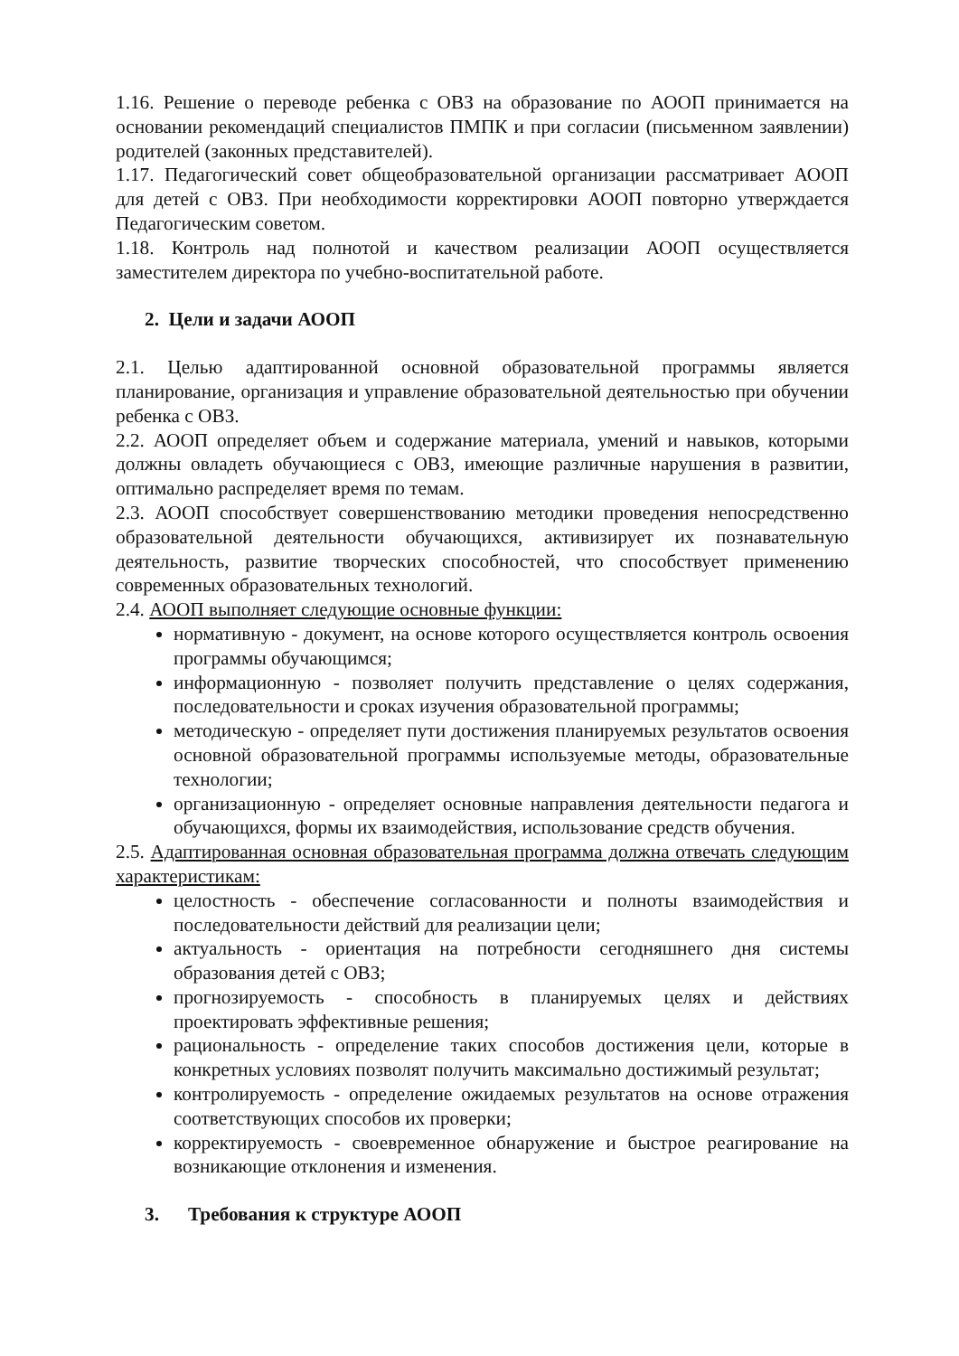1.16. Решение о переводе ребенка с ОВЗ на образование по АООП принимается на основании рекомендаций специалистов ПМПК и при согласии (письменном заявлении) родителей (законных представителей).
1.17. Педагогический совет общеобразовательной организации рассматривает АООП для детей с ОВЗ. При необходимости корректировки АООП повторно утверждается Педагогическим советом.
1.18. Контроль над полнотой и качеством реализации АООП осуществляется заместителем директора по учебно-воспитательной работе.
2. Цели и задачи АООП
2.1. Целью адаптированной основной образовательной программы является планирование, организация и управление образовательной деятельностью при обучении ребенка с ОВЗ.
2.2. АООП определяет объем и содержание материала, умений и навыков, которыми должны овладеть обучающиеся с ОВЗ, имеющие различные нарушения в развитии, оптимально распределяет время по темам.
2.3. АООП способствует совершенствованию методики проведения непосредственно образовательной деятельности обучающихся, активизирует их познавательную деятельность, развитие творческих способностей, что способствует применению современных образовательных технологий.
2.4. АООП выполняет следующие основные функции:
нормативную - документ, на основе которого осуществляется контроль освоения программы обучающимся;
информационную - позволяет получить представление о целях содержания, последовательности и сроках изучения образовательной программы;
методическую - определяет пути достижения планируемых результатов освоения основной образовательной программы используемые методы, образовательные технологии;
организационную - определяет основные направления деятельности педагога и обучающихся, формы их взаимодействия, использование средств обучения.
2.5. Адаптированная основная образовательная программа должна отвечать следующим характеристикам:
целостность - обеспечение согласованности и полноты взаимодействия и последовательности действий для реализации цели;
актуальность - ориентация на потребности сегодняшнего дня системы образования детей с ОВЗ;
прогнозируемость - способность в планируемых целях и действиях проектировать эффективные решения;
рациональность - определение таких способов достижения цели, которые в конкретных условиях позволят получить максимально достижимый результат;
контролируемость - определение ожидаемых результатов на основе отражения соответствующих способов их проверки;
корректируемость - своевременное обнаружение и быстрое реагирование на возникающие отклонения и изменения.
3. Требования к структуре АООП